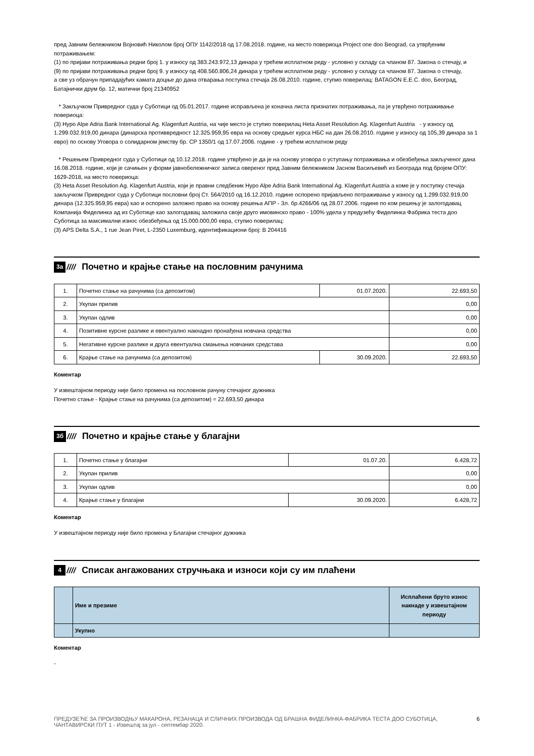пред Јавним бележником Војновић Николом број ОПУ 1142/2018 од 17.08.2018. године, на место повериоца Project one doo Beograd, са утврђеним потраживањем:
(1) по пријави потраживања редни број 1. у износу од 383.243.972,13 динара у трећем исплатном реду - условно у складу са чланом 87. Закона о стечају, и
(9) по пријави потраживања редни број 9. у износу од 408.560.806,24 динара у трећем исплатном реду - условно у складу са чланом 87. Закона о стечају,
а све уз обрачун припадајућих камата доцње до дана отварања поступка стечаја 26.08.2010. године, ступио поверилац: BATAGON E.E.C. doo, Београд, Батајнички друм бр. 12, матични број 21340952
* Закључком Привредног суда у Суботици од 05.01.2017. године исправљена је коначна листа признатих потраживања, па је утврђено потраживање повериоца:
(3) Hypo Alpe Adria Bank International Ag. Klagenfurt Austria, на чије место је ступио поверилац Heta Asset Resolution Ag. Klagenfurt Austria - у износу од 1.299.032.919,00 динара (динарска противвредност 12.325.959,95 евра на основу средњег курса НБС на дан 26.08.2010. године у износу од 105,39 динара за 1 евро) по основу Уговора о солидарном јемству бр. CP 1350/1 од 17.07.2006. године - у трећем исплатном реду
* Решењем Привредног суда у Суботици од 10.12.2018. године утврђено је да је на основу уговора о уступању потраживања и обезбеђења закљученог дана 16.08.2018. године, који је сачињен у форми јавнобележничког записа овереног пред Јавним бележником Јасном Васиљевић из Београда под бројем ОПУ: 1629-2018, на место повериоца:
(3) Heta Asset Resolution Ag. Klagenfurt Austria, који је правни следбеник Hypo Alpe Adria Bank International Ag. Klagenfurt Austria а коме је у поступку стечаја закључком Привредног суда у Суботици пословни број Ст. 564/2010 од 16.12.2010. године оспорено пријављено потраживање у износу од 1.299.032.919,00 динара (12.325.959,95 евра) као и оспорено заложно право на основу решења АПР - Зл. бр.4266/06 од 28.07.2006. године по ком решењу је залогодавац Компанија Фиделинка ад из Суботице као залогодавац заложила своје друго имовинско право - 100% удела у предузећу Фиделинка Фабрика теста доо Суботица за максимални износ обезбеђења од 15.000.000,00 евра, ступио поверилац:
(3) APS Delta S.A., 1 rue Jean Piret, L-2350 Luxemburg, идентификациони број: B 204416
3а //// Почетно и крајње стање на пословним рачунима
| 1. | Почетно стање на рачунима (са депозитом) | 01.07.2020. | 22.693,50 |
| 2. | Укупан прилив | | 0,00 |
| 3. | Укупан одлив | | 0,00 |
| 4. | Позитивне курсне разлике и евентуално накнадно пронађена новчана средства | | 0,00 |
| 5. | Негативне курсне разлике и друга евентуална смањења новчаних средстава | | 0,00 |
| 6. | Крајње стање на рачунима (са депозитом) | 30.09.2020. | 22.693,50 |
Коментар
У извештајном периоду није било промена на пословном рачуну стечајног дужника
Почетно стање - Крајње стање на рачунима (са депозитом) = 22.693,50 динара
3б //// Почетно и крајње стање у благајни
| 1. | Почетно стање у благајни | 01.07.20. | 6.428,72 |
| 2. | Укупан прилив | | 0,00 |
| 3. | Укупан одлив | | 0,00 |
| 4. | Крајње стање у благајни | 30.09.2020. | 6.428,72 |
Коментар
У извештајном периоду није било промена у Благајни стечајног дужника
4 //// Списак ангажованих стручњака и износи који су им плаћени
| | Име и презиме | Исплаћени бруто износ накнаде у извештајном периоду |
| | Укупно | |
Коментар
-
ПРЕДУЗЕЋЕ ЗА ПРОИЗВОДЊУ МАКАРОНА, РЕЗАНАЦА И СЛИЧНИХ ПРОИЗВОДА ОД БРАШНА ФИДЕЛИНКА-ФАБРИКА ТЕСТА ДОО СУБОТИЦА, ЧАНТАВИРСКИ ПУТ 1 - Извештај за јул - септембар 2020. 6